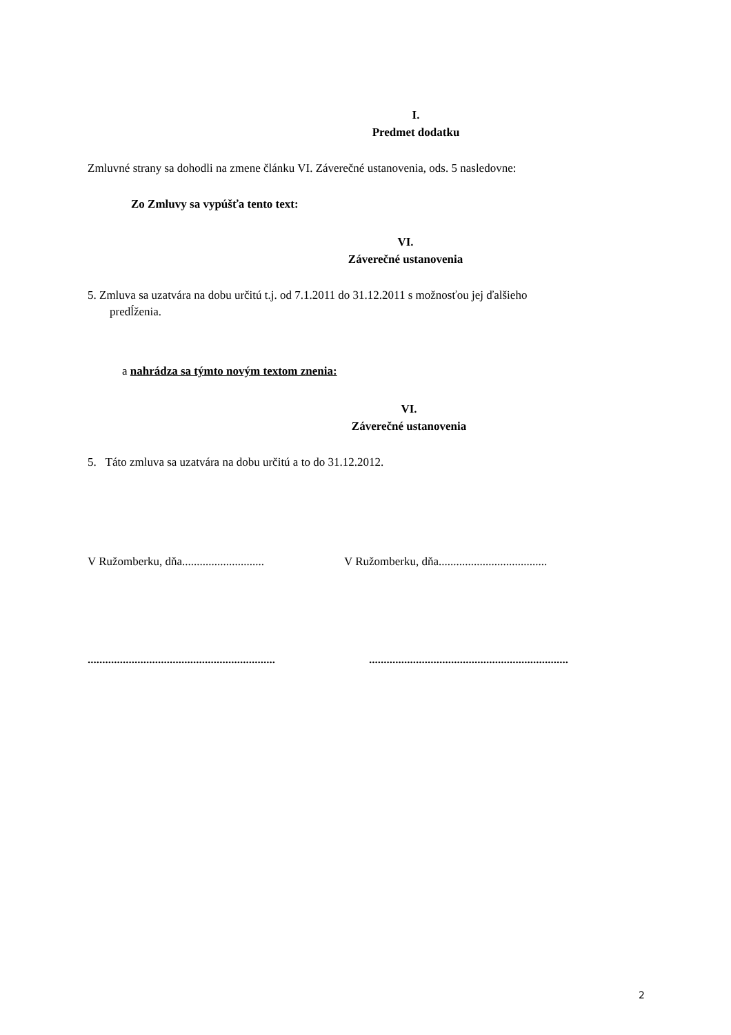I.
Predmet dodatku
Zmluvné strany sa dohodli na zmene článku VI. Záverečné ustanovenia, ods. 5 nasledovne:
Zo Zmluvy sa vypúšťa tento text:
VI.
Záverečné ustanovenia
5. Zmluva sa uzatvára na dobu určitú t.j. od 7.1.2011 do 31.12.2011 s možnosťou jej ďalšieho
predĺženia.
a nahrádza sa týmto novým textom znenia:
VI.
Záverečné ustanovenia
5. Táto zmluva sa uzatvára na dobu určitú a to do 31.12.2012.
V Ružomberku, dňa............................
V Ružomberku, dňa.....................................
................................................................
....................................................................
2